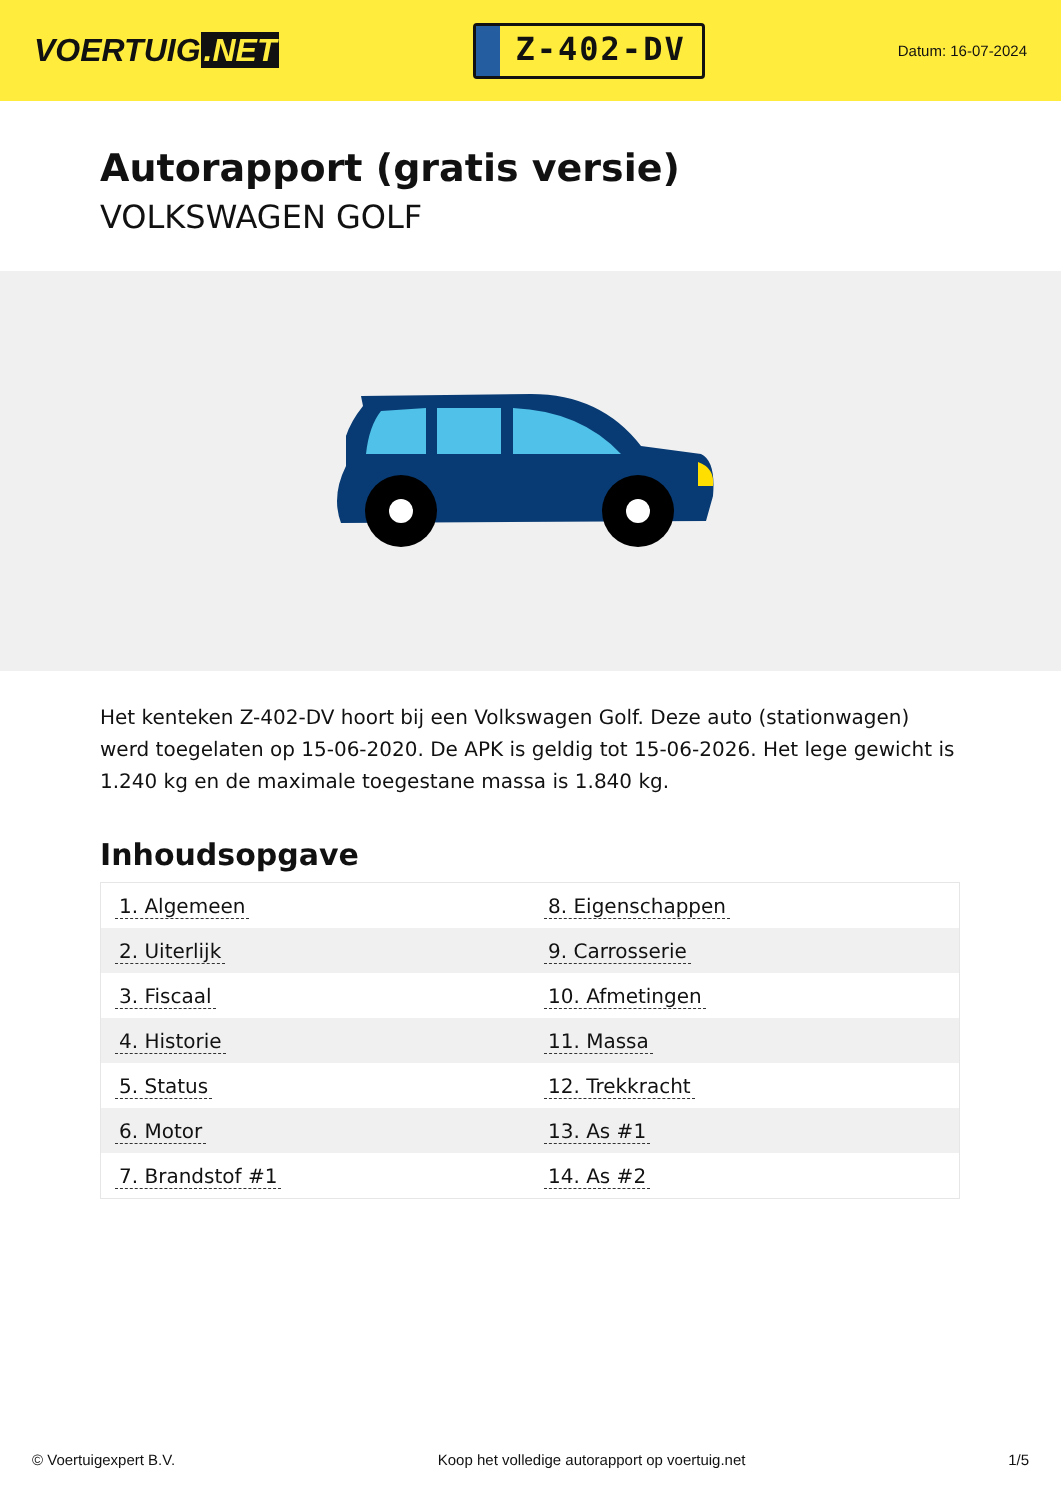VOERTUIG.NET
Z-402-DV
Datum: 16-07-2024
Autorapport (gratis versie)
VOLKSWAGEN GOLF
Het kenteken Z-402-DV hoort bij een Volkswagen Golf. Deze auto (stationwagen) werd toegelaten op 15-06-2020. De APK is geldig tot 15-06-2026. Het lege gewicht is 1.240 kg en de maximale toegestane massa is 1.840 kg.
Inhoudsopgave
| 1. Algemeen | 8. Eigenschappen |
| 2. Uiterlijk | 9. Carrosserie |
| 3. Fiscaal | 10. Afmetingen |
| 4. Historie | 11. Massa |
| 5. Status | 12. Trekkracht |
| 6. Motor | 13. As #1 |
| 7. Brandstof #1 | 14. As #2 |
© Voertuigexpert B.V. Koop het volledige autorapport op voertuig.net 1/5